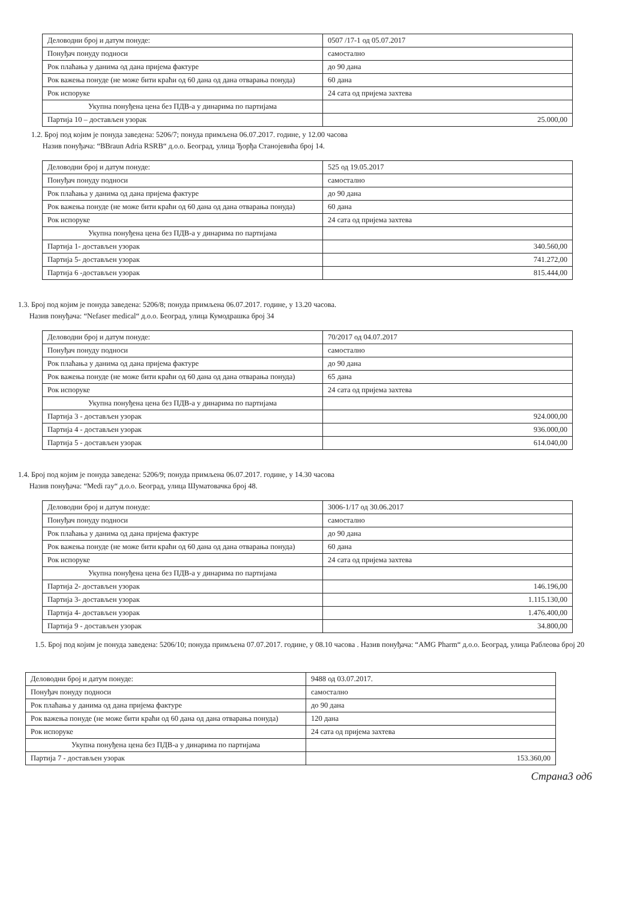| Деловодни број и датум понуде: | 0507 /17-1 од 05.07.2017 |
| Понуђач понуду подноси | самостално |
| Рок плаћања у данима од дана пријема фактуре | до 90 дана |
| Рок важења понуде (не може бити краћи од 60 дана од дана отварања понуда) | 60 дана |
| Рок испоруке | 24 сата од пријема захтева |
| Укупна понуђена цена без ПДВ-а у динарима по партијама | |
| Партија 10 – достављен узорак | 25.000,00 |
1.2. Број под којим је понуда заведена: 5206/7; понуда примљена 06.07.2017. године, у 12.00 часова
Назив понуђача: “BBraun Adria RSRB“ д.о.о. Београд, улица Ђорђа Станојевића број 14.
| Деловодни број и датум понуде: | 525 од 19.05.2017 |
| Понуђач понуду подноси | самостално |
| Рок плаћања у данима од дана пријема фактуре | до 90 дана |
| Рок важења понуде (не може бити краћи од 60 дана од дана отварања понуда) | 60 дана |
| Рок испоруке | 24 сата од пријема захтева |
| Укупна понуђена цена без ПДВ-а у динарима по партијама | |
| Партија 1- достављен узорак | 340.560,00 |
| Партија 5- достављен узорак | 741.272,00 |
| Партија 6 -достављен узорак | 815.444,00 |
1.3. Број под којим је понуда заведена: 5206/8; понуда примљена 06.07.2017. године, у 13.20 часова.
Назив понуђача: “Nefaser medical“ д.о.о. Београд, улица Кумодрашка број 34
| Деловодни број и датум понуде: | 70/2017 од 04.07.2017 |
| Понуђач понуду подноси | самостално |
| Рок плаћања у данима од дана пријема фактуре | до 90 дана |
| Рок важења понуде (не може бити краћи од 60 дана од дана отварања понуда) | 65 дана |
| Рок испоруке | 24 сата од пријема захтева |
| Укупна понуђена цена без ПДВ-а у динарима по партијама | |
| Партија 3 - достављен узорак | 924.000,00 |
| Партија 4 - достављен узорак | 936.000,00 |
| Партија 5 - достављен узорак | 614.040,00 |
1.4. Број под којим је понуда заведена: 5206/9; понуда примљена 06.07.2017. године, у 14.30 часова
Назив понуђача: “Medi ray“ д.о.о. Београд, улица Шуматовачка број 48.
| Деловодни број и датум понуде: | 3006-1/17 од 30.06.2017 |
| Понуђач понуду подноси | самостално |
| Рок плаћања у данима од дана пријема фактуре | до 90 дана |
| Рок важења понуде (не може бити краћи од 60 дана од дана отварања понуда) | 60 дана |
| Рок испоруке | 24 сата од пријема захтева |
| Укупна понуђена цена без ПДВ-а у динарима по партијама | |
| Партија 2- достављен узорак | 146.196,00 |
| Партија 3- достављен узорак | 1.115.130,00 |
| Партија 4- достављен узорак | 1.476.400,00 |
| Партија 9 - достављен узорак | 34.800,00 |
1.5. Број под којим је понуда заведена: 5206/10; понуда примљена 07.07.2017. године, у 08.10 часова . Назив понуђача: “AMG Pharm“ д.о.о. Београд, улица Раблеова број 20
| Деловодни број и датум понуде: | 9488 од 03.07.2017. |
| Понуђач понуду подноси | самостално |
| Рок плаћања у данима од дана пријема фактуре | до 90 дана |
| Рок важења понуде (не може бити краћи од 60 дана од дана отварања понуда) | 120 дана |
| Рок испоруке | 24 сата од пријема захтева |
| Укупна понуђена цена без ПДВ-а у динарима по партијама | |
| Партија 7 - достављен узорак | 153.360,00 |
Страна3 од6